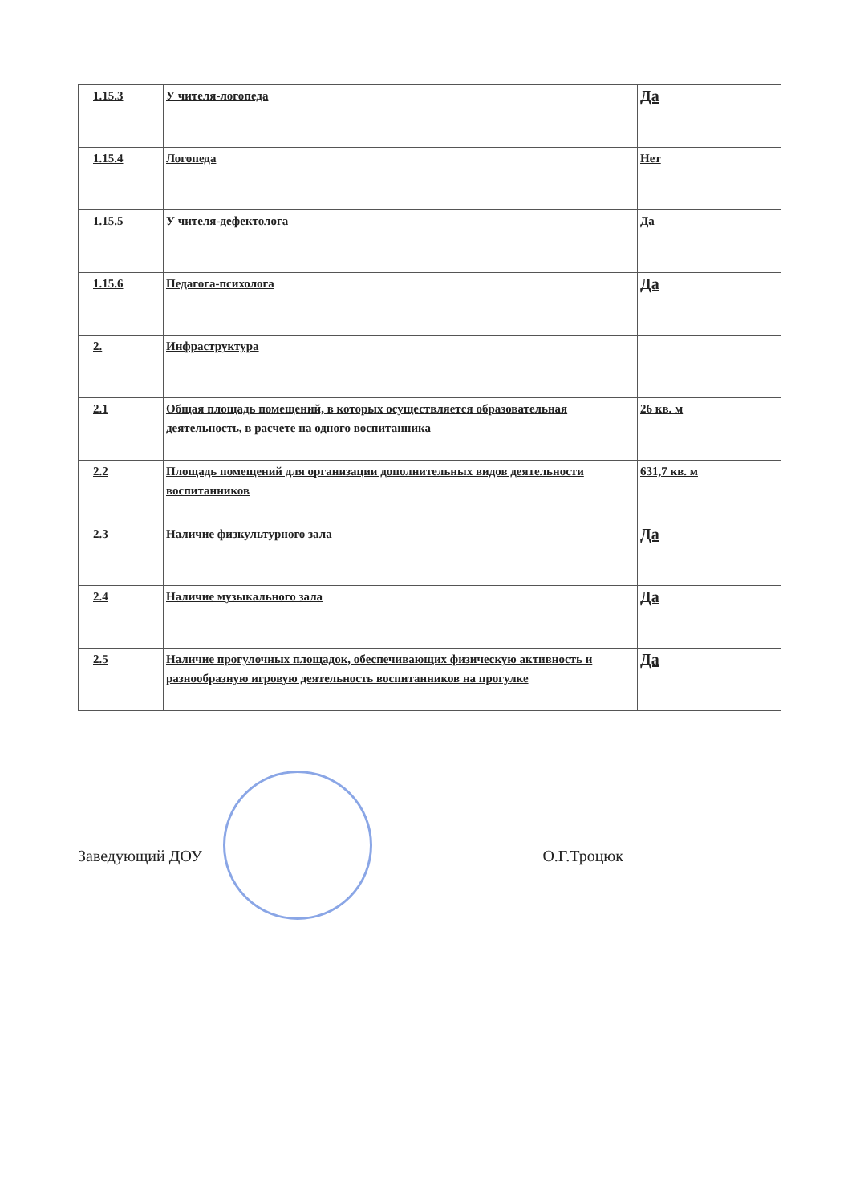| 1.15.3 | У чителя-логопеда | Да |
| 1.15.4 | Логопеда | Нет |
| 1.15.5 | У чителя-дефектолога | Да |
| 1.15.6 | Педагога-психолога | Да |
| 2. | Инфраструктура | |
| 2.1 | Общая площадь помещений, в которых осуществляется образовательная деятельность, в расчете на одного воспитанника | 26 кв. м |
| 2.2 | Площадь помещений для организации дополнительных видов деятельности воспитанников | 631,7 кв. м |
| 2.3 | Наличие физкультурного зала | Да |
| 2.4 | Наличие музыкального зала | Да |
| 2.5 | Наличие прогулочных площадок, обеспечивающих физическую активность и разнообразную игровую деятельность воспитанников на прогулке | Да |
Заведующий ДОУ О.Г.Троцюк